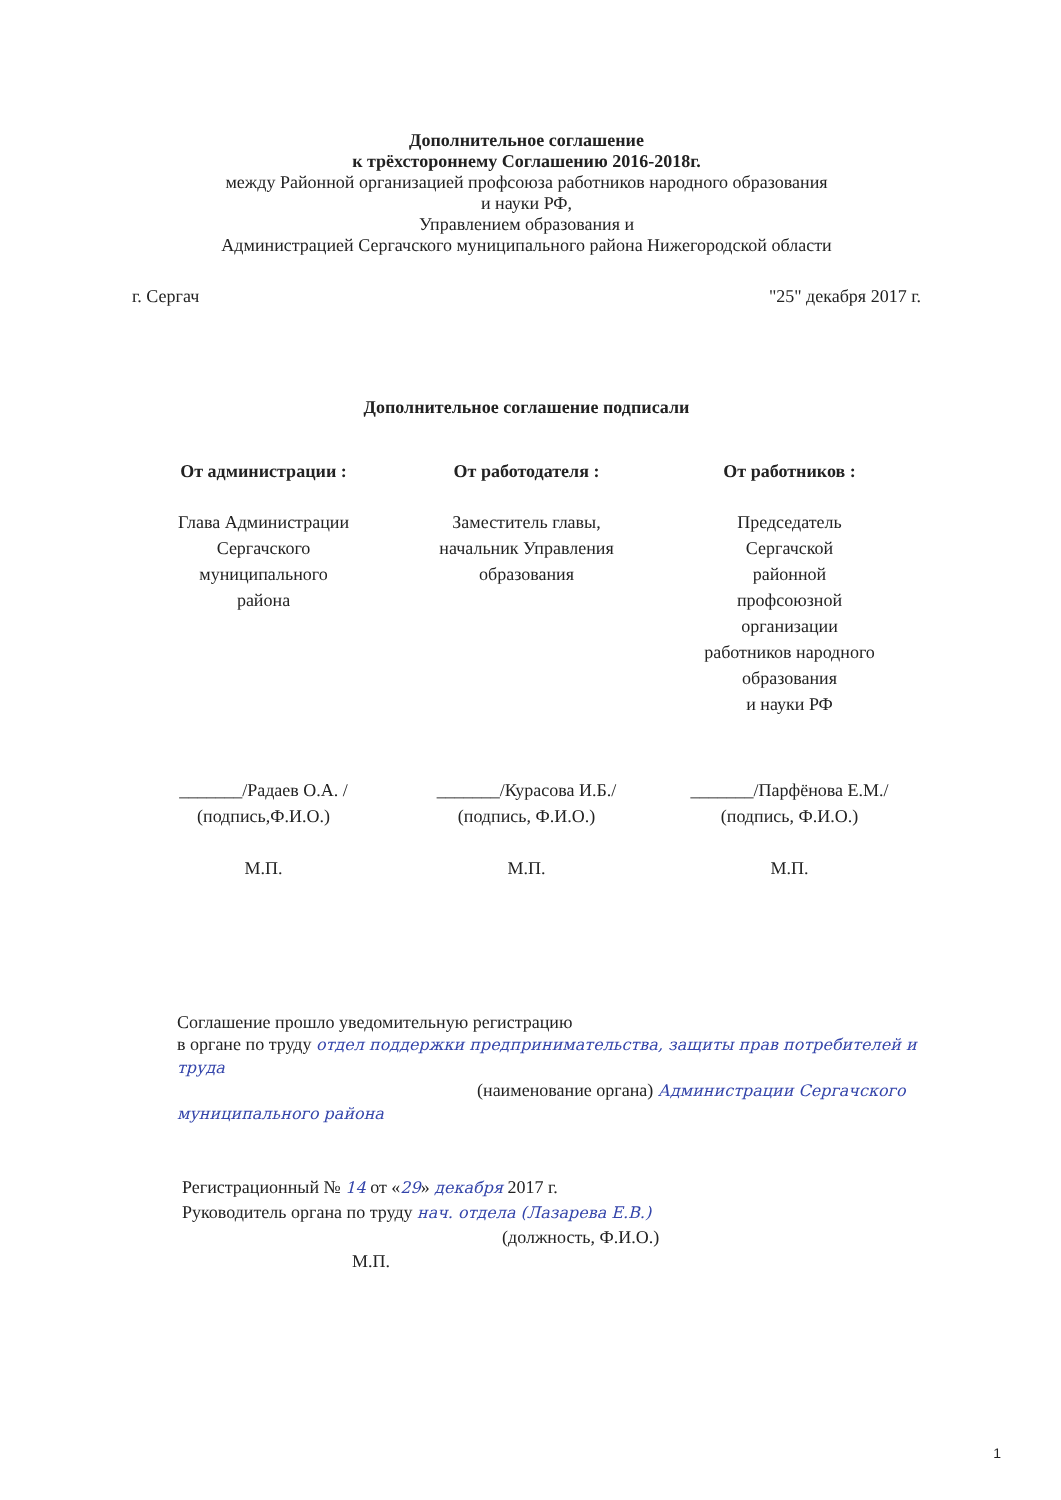Дополнительное соглашение
к трёхстороннему Соглашению 2016-2018г.
между Районной организацией профсоюза работников народного образования
и науки РФ,
Управлением образования и
Администрацией Сергачского муниципального района Нижегородской области
г. Сергач "25" декабря 2017 г.
Дополнительное соглашение подписали
От администрации : От работодателя : От работников :
Глава Администрации
Сергачского
муниципального
района
Заместитель главы,
начальник Управления
образования
Председатель
Сергачской
районной
профсоюзной
организации
работников народного
образования
и науки РФ
_______/Радаев О.А. /
(подпись,Ф.И.О.)
М.П.
_______/Курасова И.Б./
(подпись, Ф.И.О.)
М.П.
_______/Парфёнова Е.М./
(подпись, Ф.И.О.)
М.П.
Соглашение прошло уведомительную регистрацию
в органе по труду отдел поддержки предпринимательства, защиты прав потребителей и труда
(наименование органа) Администрации Сергачского муниципального района
Регистрационный № 14 от «29» декабря 2017 г.
Руководитель органа по труду нач. отдела (Лазарева Е.В.)
(должность, Ф.И.О.)
М.П.
1